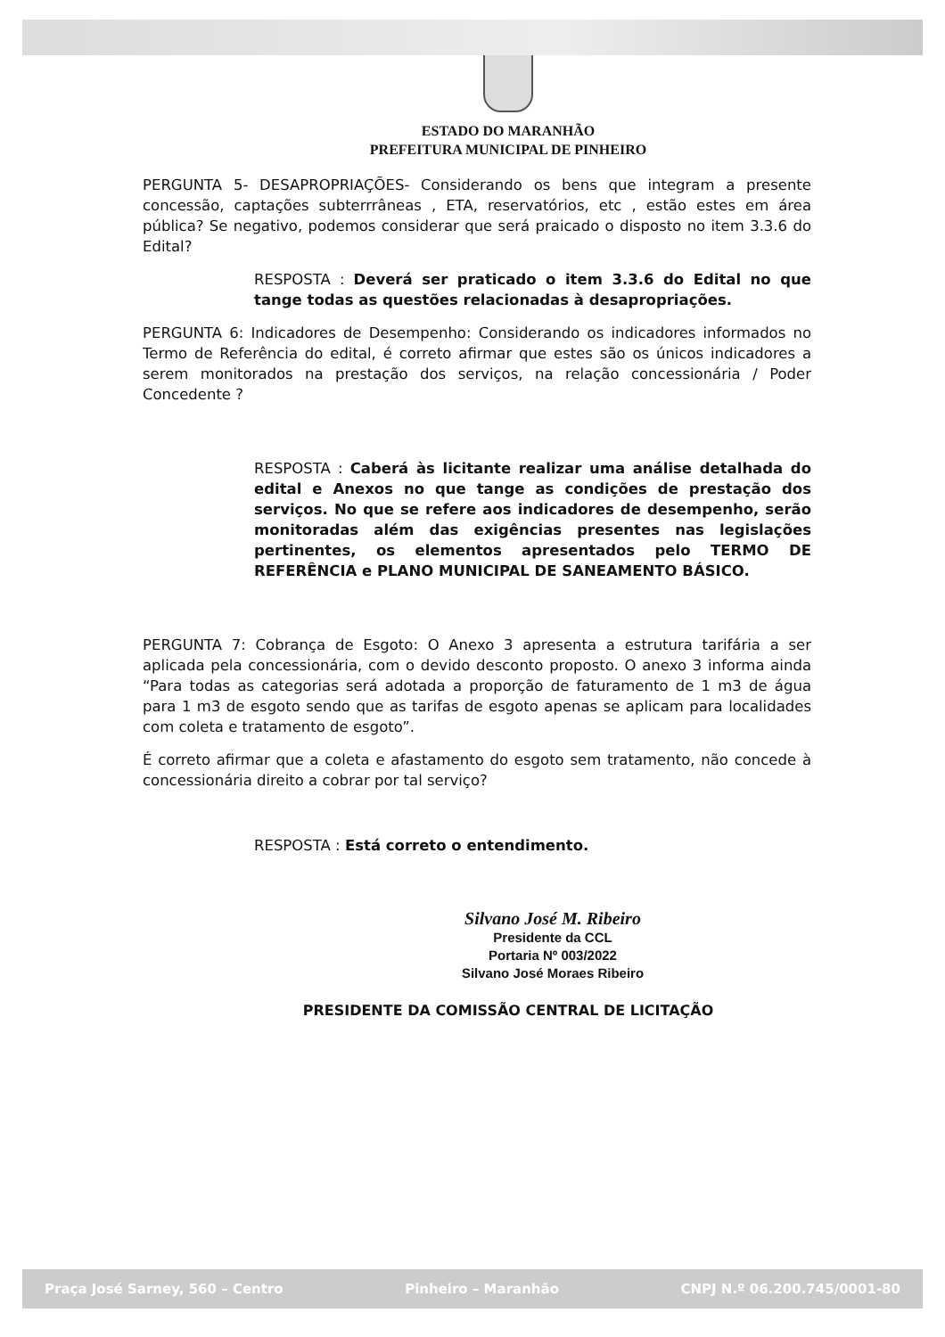ESTADO DO MARANHÃO
PREFEITURA MUNICIPAL DE PINHEIRO
PERGUNTA 5- DESAPROPRIAÇÕES- Considerando os bens que integram a presente concessão, captações subterrrâneas , ETA, reservatórios, etc , estão estes em área pública? Se negativo, podemos considerar que será praicado o disposto no item 3.3.6 do Edital?
RESPOSTA : Deverá ser praticado o item 3.3.6 do Edital no que tange todas as questões relacionadas à desapropriações.
PERGUNTA 6: Indicadores de Desempenho: Considerando os indicadores informados no Termo de Referência do edital, é correto afirmar que estes são os únicos indicadores a serem monitorados na prestação dos serviços, na relação concessionária / Poder Concedente ?
RESPOSTA : Caberá às licitante realizar uma análise detalhada do edital e Anexos no que tange as condições de prestação dos serviços. No que se refere aos indicadores de desempenho, serão monitoradas além das exigências presentes nas legislações pertinentes, os elementos apresentados pelo TERMO DE REFERÊNCIA e PLANO MUNICIPAL DE SANEAMENTO BÁSICO.
PERGUNTA 7: Cobrança de Esgoto: O Anexo 3 apresenta a estrutura tarifária a ser aplicada pela concessionária, com o devido desconto proposto. O anexo 3 informa ainda “Para todas as categorias será adotada a proporção de faturamento de 1 m3 de água para 1 m3 de esgoto sendo que as tarifas de esgoto apenas se aplicam para localidades com coleta e tratamento de esgoto”.
É correto afirmar que a coleta e afastamento do esgoto sem tratamento, não concede à concessionária direito a cobrar por tal serviço?
RESPOSTA : Está correto o entendimento.
Silvano José M. Ribeiro
Presidente da CCL
Portaria Nº 003/2022
Silvano José Moraes Ribeiro
PRESIDENTE DA COMISSÃO CENTRAL DE LICITAÇÃO
Praça José Sarney, 560 – Centro Pinheiro – Maranhão CNPJ N.º 06.200.745/0001-80